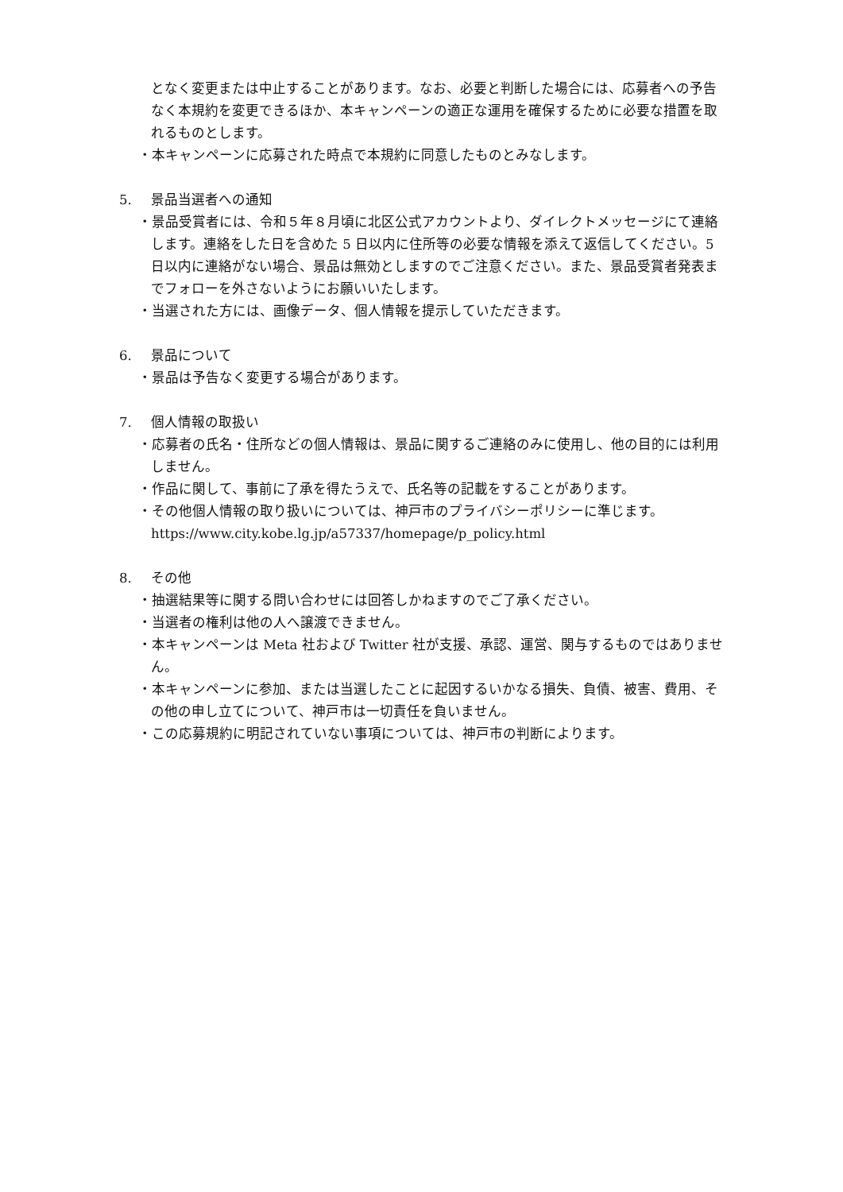となく変更または中止することがあります。なお、必要と判断した場合には、応募者への予告なく本規約を変更できるほか、本キャンペーンの適正な運用を確保するために必要な措置を取れるものとします。
・本キャンペーンに応募された時点で本規約に同意したものとみなします。
5. 景品当選者への通知
・景品受賞者には、令和５年８月頃に北区公式アカウントより、ダイレクトメッセージにて連絡します。連絡をした日を含めた 5 日以内に住所等の必要な情報を添えて返信してください。5日以内に連絡がない場合、景品は無効としますのでご注意ください。また、景品受賞者発表までフォローを外さないようにお願いいたします。
・当選された方には、画像データ、個人情報を提示していただきます。
6. 景品について
・景品は予告なく変更する場合があります。
7. 個人情報の取扱い
・応募者の氏名・住所などの個人情報は、景品に関するご連絡のみに使用し、他の目的には利用しません。
・作品に関して、事前に了承を得たうえで、氏名等の記載をすることがあります。
・その他個人情報の取り扱いについては、神戸市のプライバシーポリシーに準じます。
https://www.city.kobe.lg.jp/a57337/homepage/p_policy.html
8. その他
・抽選結果等に関する問い合わせには回答しかねますのでご了承ください。
・当選者の権利は他の人へ譲渡できません。
・本キャンペーンは Meta 社および Twitter 社が支援、承認、運営、関与するものではありません。
・本キャンペーンに参加、または当選したことに起因するいかなる損失、負債、被害、費用、その他の申し立てについて、神戸市は一切責任を負いません。
・この応募規約に明記されていない事項については、神戸市の判断によります。